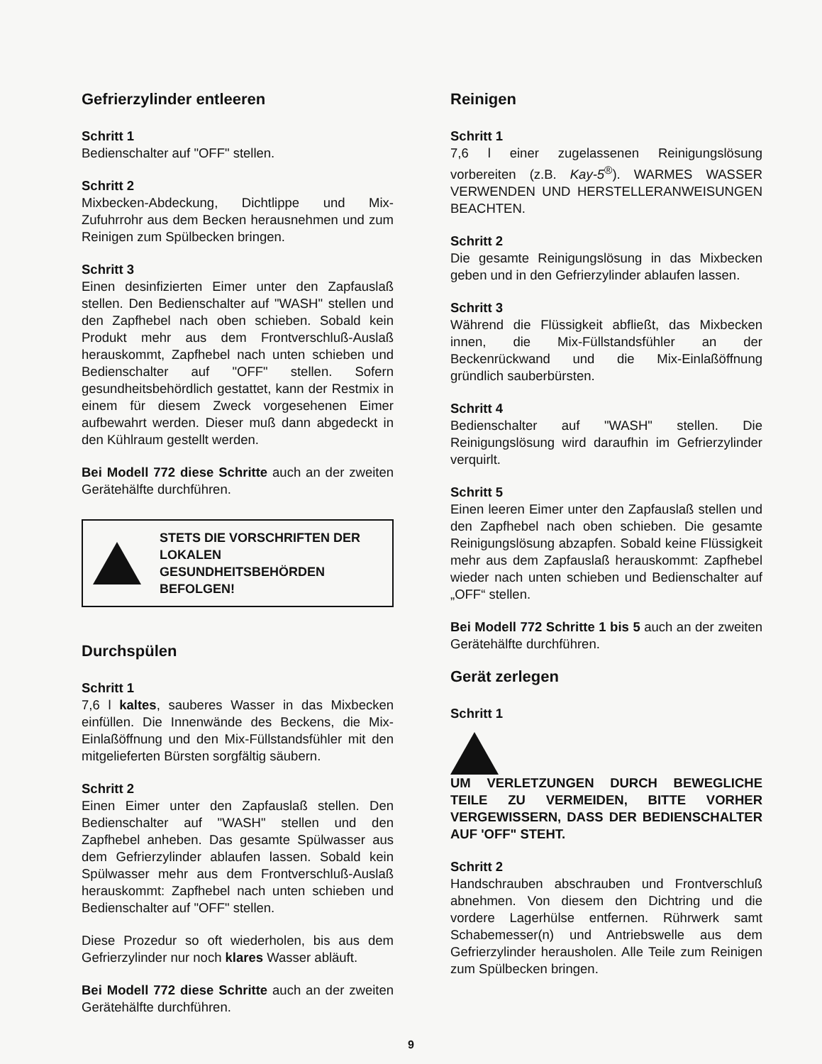Gefrierzylinder entleeren
Schritt 1
Bedienschalter auf "OFF" stellen.
Schritt 2
Mixbecken-Abdeckung, Dichtlippe und Mix-Zufuhrrohr aus dem Becken herausnehmen und zum Reinigen zum Spülbecken bringen.
Schritt 3
Einen desinfizierten Eimer unter den Zapfauslaß stellen. Den Bedienschalter auf "WASH" stellen und den Zapfhebel nach oben schieben. Sobald kein Produkt mehr aus dem Frontverschluß-Auslaß herauskommt, Zapfhebel nach unten schieben und Bedienschalter auf "OFF" stellen. Sofern gesundheitsbehördlich gestattet, kann der Restmix in einem für diesem Zweck vorgesehenen Eimer aufbewahrt werden. Dieser muß dann abgedeckt in den Kühlraum gestellt werden.
Bei Modell 772 diese Schritte auch an der zweiten Gerätehälfte durchführen.
STETS DIE VORSCHRIFTEN DER LOKALEN GESUNDHEITSBEHÖRDEN BEFOLGEN!
Durchspülen
Schritt 1
7,6 l kaltes, sauberes Wasser in das Mixbecken einfüllen. Die Innenwände des Beckens, die Mix-Einlaßöffnung und den Mix-Füllstandsfühler mit den mitgelieferten Bürsten sorgfältig säubern.
Schritt 2
Einen Eimer unter den Zapfauslaß stellen. Den Bedienschalter auf "WASH" stellen und den Zapfhebel anheben. Das gesamte Spülwasser aus dem Gefrierzylinder ablaufen lassen. Sobald kein Spülwasser mehr aus dem Frontverschluß-Auslaß herauskommt: Zapfhebel nach unten schieben und Bedienschalter auf "OFF" stellen.
Diese Prozedur so oft wiederholen, bis aus dem Gefrierzylinder nur noch klares Wasser abläuft.
Bei Modell 772 diese Schritte auch an der zweiten Gerätehälfte durchführen.
Reinigen
Schritt 1
7,6 l einer zugelassenen Reinigungslösung vorbereiten (z.B. Kay-5<sup>®</sup>). WARMES WASSER VERWENDEN UND HERSTELLERANWEISUNGEN BEACHTEN.
Schritt 2
Die gesamte Reinigungslösung in das Mixbecken geben und in den Gefrierzylinder ablaufen lassen.
Schritt 3
Während die Flüssigkeit abfließt, das Mixbecken innen, die Mix-Füllstandsfühler an der Beckenrückwand und die Mix-Einlaßöffnung gründlich sauberbürsten.
Schritt 4
Bedienschalter auf "WASH" stellen. Die Reinigungslösung wird daraufhin im Gefrierzylinder verquirlt.
Schritt 5
Einen leeren Eimer unter den Zapfauslaß stellen und den Zapfhebel nach oben schieben. Die gesamte Reinigungslösung abzapfen. Sobald keine Flüssigkeit mehr aus dem Zapfauslaß herauskommt: Zapfhebel wieder nach unten schieben und Bedienschalter auf „OFF“ stellen.
Bei Modell 772 Schritte 1 bis 5 auch an der zweiten Gerätehälfte durchführen.
Gerät zerlegen
Schritt 1
UM VERLETZUNGEN DURCH BEWEGLICHE TEILE ZU VERMEIDEN, BITTE VORHER VERGEWISSERN, DASS DER BEDIENSCHALTER AUF 'OFF" STEHT.
Schritt 2
Handschrauben abschrauben und Frontverschluß abnehmen. Von diesem den Dichtring und die vordere Lagerhülse entfernen. Rührwerk samt Schabemesser(n) und Antriebswelle aus dem Gefrierzylinder herausholen. Alle Teile zum Reinigen zum Spülbecken bringen.
9